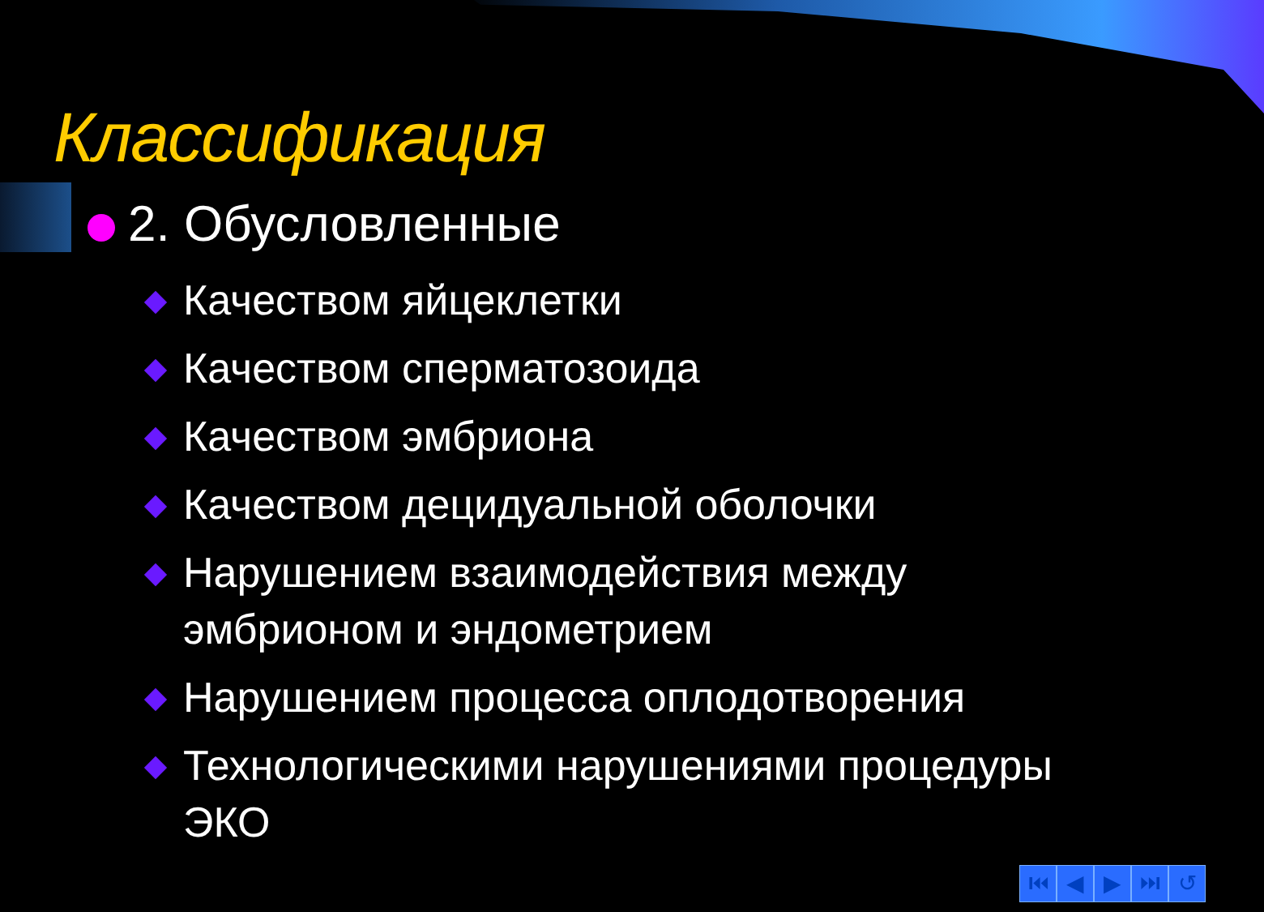Классификация
2. Обусловленные
Качеством яйцеклетки
Качеством сперматозоида
Качеством эмбриона
Качеством децидуальной оболочки
Нарушением взаимодействия между эмбрионом и эндометрием
Нарушением процесса оплодотворения
Технологическими нарушениями процедуры ЭКО
⏮ ◀ ▶ ⏭ ↺